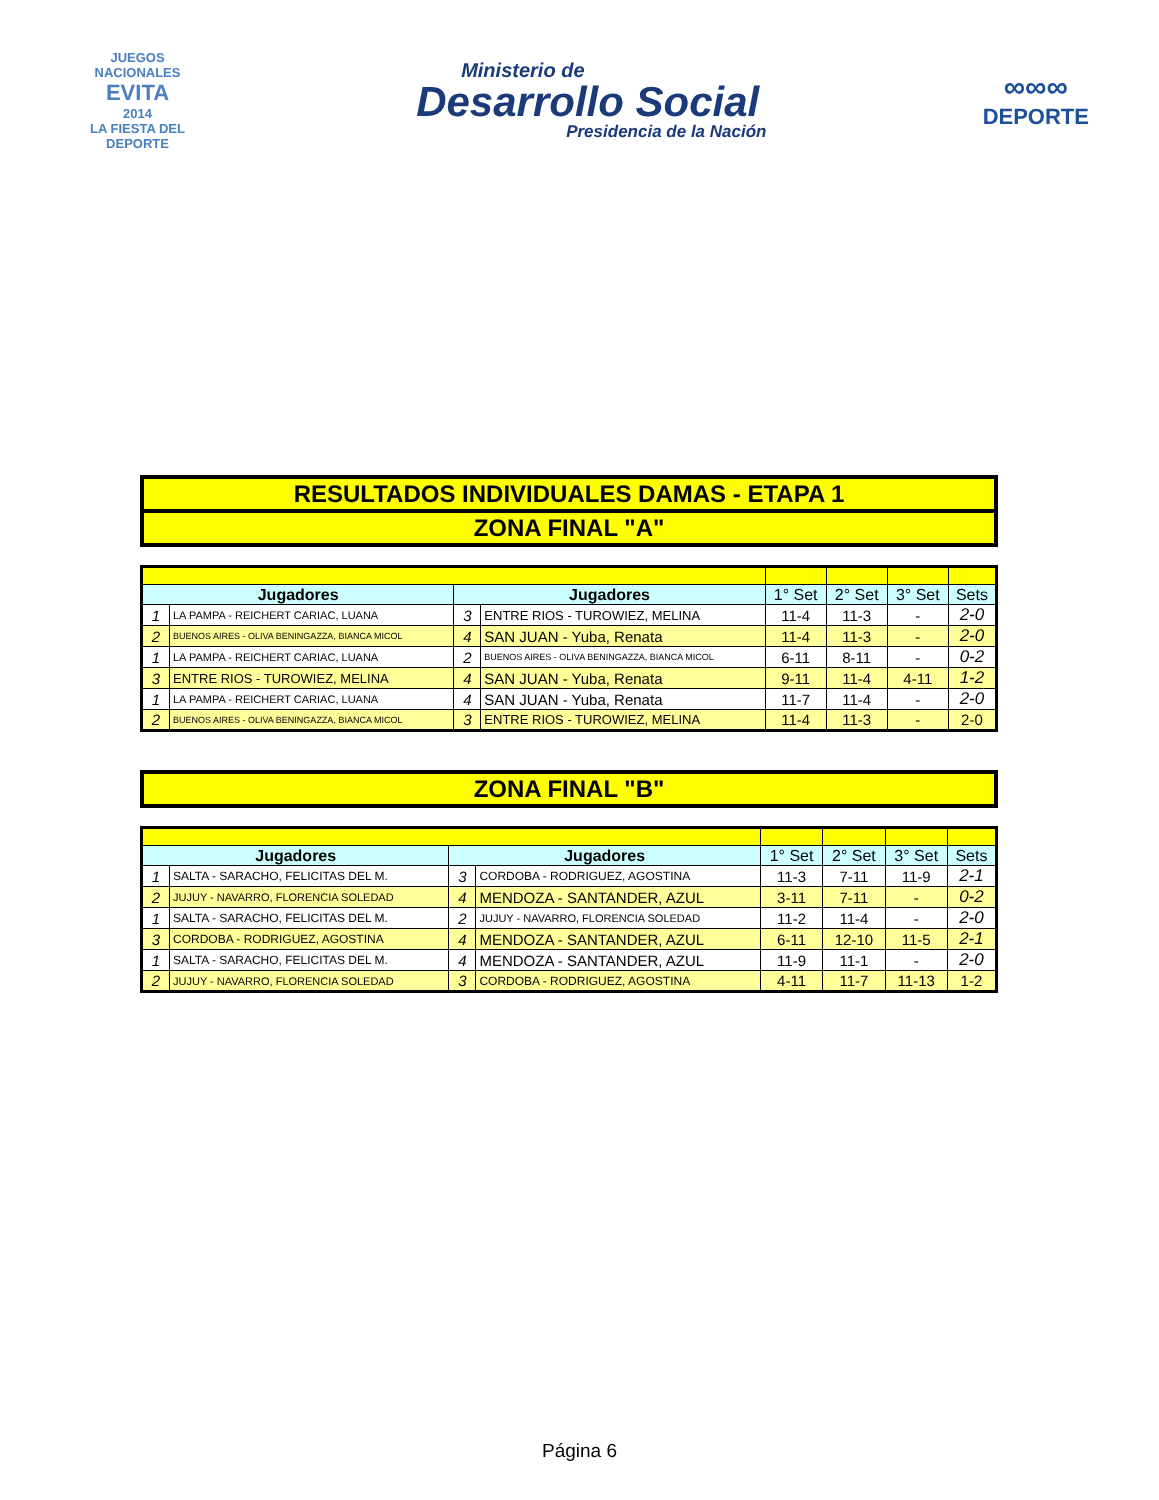JUEGOS NACIONALES
EVITA
2014
LA FIESTA DEL DEPORTE
Ministerio de
Desarrollo Social
Presidencia de la Nación
∞∞∞
DEPORTE
RESULTADOS INDIVIDUALES DAMAS - ETAPA 1
ZONA FINAL "A"
| Jugadores | | Jugadores | | 1° Set | 2° Set | 3° Set | Sets |
| --- | --- | --- | --- | --- | --- | --- | --- |
| 1 | LA PAMPA - REICHERT CARIAC, LUANA | 3 | ENTRE RIOS - TUROWIEZ, MELINA | 11-4 | 11-3 | - | 2-0 |
| 2 | BUENOS AIRES - OLIVA BENINGAZZA, BIANCA MICOL | 4 | SAN JUAN - Yuba, Renata | 11-4 | 11-3 | - | 2-0 |
| 1 | LA PAMPA - REICHERT CARIAC, LUANA | 2 | BUENOS AIRES - OLIVA BENINGAZZA, BIANCA MICOL | 6-11 | 8-11 | - | 0-2 |
| 3 | ENTRE RIOS - TUROWIEZ, MELINA | 4 | SAN JUAN - Yuba, Renata | 9-11 | 11-4 | 4-11 | 1-2 |
| 1 | LA PAMPA - REICHERT CARIAC, LUANA | 4 | SAN JUAN - Yuba, Renata | 11-7 | 11-4 | - | 2-0 |
| 2 | BUENOS AIRES - OLIVA BENINGAZZA, BIANCA MICOL | 3 | ENTRE RIOS - TUROWIEZ, MELINA | 11-4 | 11-3 | - | 2-0 |
ZONA FINAL "B"
| Jugadores | | Jugadores | | 1° Set | 2° Set | 3° Set | Sets |
| --- | --- | --- | --- | --- | --- | --- | --- |
| 1 | SALTA - SARACHO, FELICITAS DEL M. | 3 | CORDOBA - RODRIGUEZ, AGOSTINA | 11-3 | 7-11 | 11-9 | 2-1 |
| 2 | JUJUY - NAVARRO, FLORENCIA SOLEDAD | 4 | MENDOZA - SANTANDER, AZUL | 3-11 | 7-11 | - | 0-2 |
| 1 | SALTA - SARACHO, FELICITAS DEL M. | 2 | JUJUY - NAVARRO, FLORENCIA SOLEDAD | 11-2 | 11-4 | - | 2-0 |
| 3 | CORDOBA - RODRIGUEZ, AGOSTINA | 4 | MENDOZA - SANTANDER, AZUL | 6-11 | 12-10 | 11-5 | 2-1 |
| 1 | SALTA - SARACHO, FELICITAS DEL M. | 4 | MENDOZA - SANTANDER, AZUL | 11-9 | 11-1 | - | 2-0 |
| 2 | JUJUY - NAVARRO, FLORENCIA SOLEDAD | 3 | CORDOBA - RODRIGUEZ, AGOSTINA | 4-11 | 11-7 | 11-13 | 1-2 |
Página 6